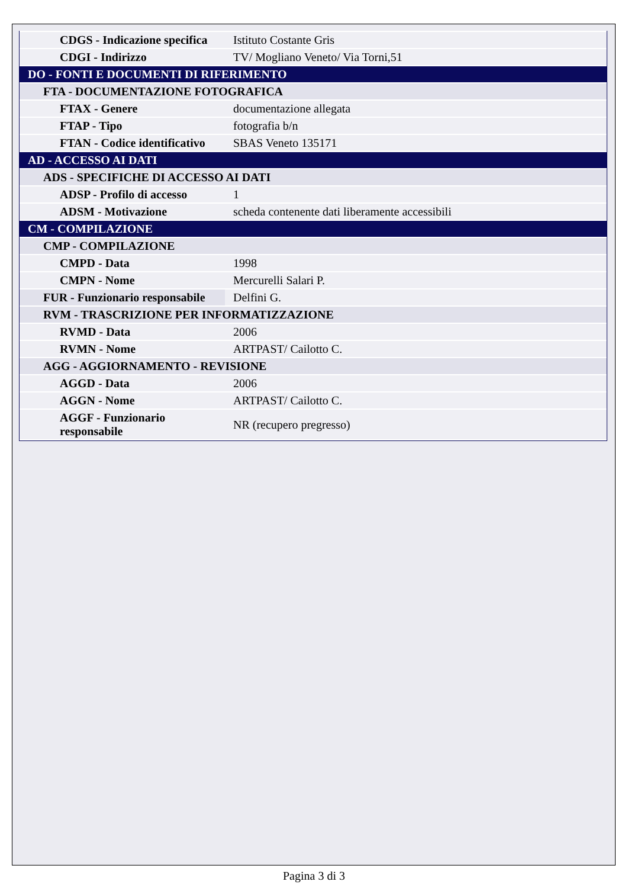| CDGS - Indicazione specifica | Istituto Costante Gris |
| CDGI - Indirizzo | TV/ Mogliano Veneto/ Via Torni,51 |
| DO - FONTI E DOCUMENTI DI RIFERIMENTO | |
| FTA - DOCUMENTAZIONE FOTOGRAFICA | |
| FTAX - Genere | documentazione allegata |
| FTAP - Tipo | fotografia b/n |
| FTAN - Codice identificativo | SBAS Veneto 135171 |
| AD - ACCESSO AI DATI | |
| ADS - SPECIFICHE DI ACCESSO AI DATI | |
| ADSP - Profilo di accesso | 1 |
| ADSM - Motivazione | scheda contenente dati liberamente accessibili |
| CM - COMPILAZIONE | |
| CMP - COMPILAZIONE | |
| CMPD - Data | 1998 |
| CMPN - Nome | Mercurelli Salari P. |
| FUR - Funzionario responsabile | Delfini G. |
| RVM - TRASCRIZIONE PER INFORMATIZZAZIONE | |
| RVMD - Data | 2006 |
| RVMN - Nome | ARTPAST/ Cailotto C. |
| AGG - AGGIORNAMENTO - REVISIONE | |
| AGGD - Data | 2006 |
| AGGN - Nome | ARTPAST/ Cailotto C. |
| AGGF - Funzionario responsabile | NR (recupero pregresso) |
Pagina 3 di 3